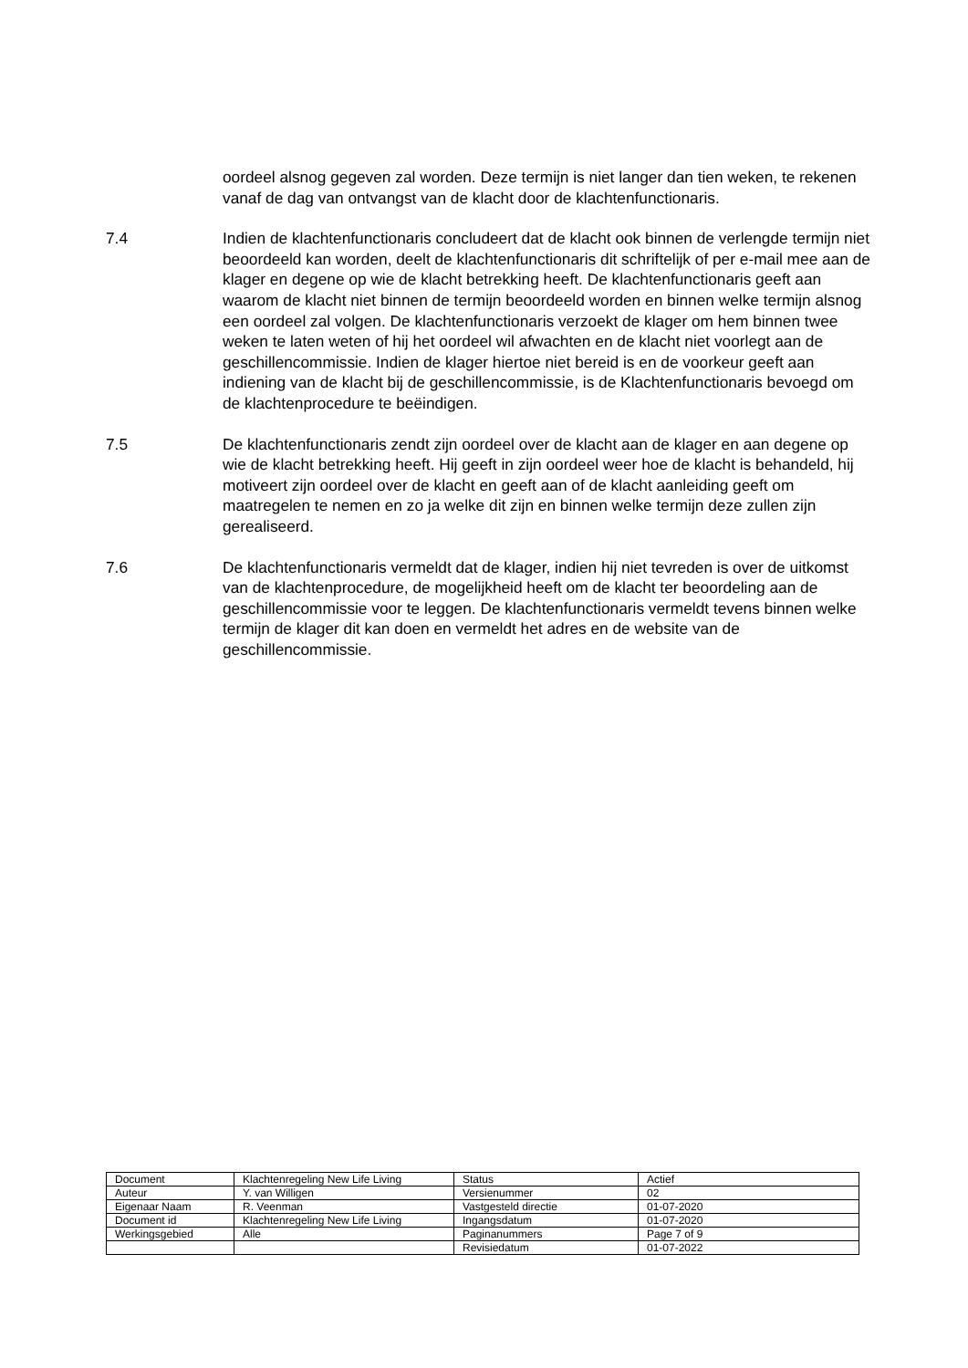oordeel alsnog gegeven zal worden. Deze termijn is niet langer dan tien weken, te rekenen vanaf de dag van ontvangst van de klacht door de klachtenfunctionaris.
7.4 Indien de klachtenfunctionaris concludeert dat de klacht ook binnen de verlengde termijn niet beoordeeld kan worden, deelt de klachtenfunctionaris dit schriftelijk of per e-mail mee aan de klager en degene op wie de klacht betrekking heeft. De klachtenfunctionaris geeft aan waarom de klacht niet binnen de termijn beoordeeld worden en binnen welke termijn alsnog een oordeel zal volgen. De klachtenfunctionaris verzoekt de klager om hem binnen twee weken te laten weten of hij het oordeel wil afwachten en de klacht niet voorlegt aan de geschillencommissie. Indien de klager hiertoe niet bereid is en de voorkeur geeft aan indiening van de klacht bij de geschillencommissie, is de Klachtenfunctionaris bevoegd om de klachtenprocedure te beëindigen.
7.5 De klachtenfunctionaris zendt zijn oordeel over de klacht aan de klager en aan degene op wie de klacht betrekking heeft. Hij geeft in zijn oordeel weer hoe de klacht is behandeld, hij motiveert zijn oordeel over de klacht en geeft aan of de klacht aanleiding geeft om maatregelen te nemen en zo ja welke dit zijn en binnen welke termijn deze zullen zijn gerealiseerd.
7.6 De klachtenfunctionaris vermeldt dat de klager, indien hij niet tevreden is over de uitkomst van de klachtenprocedure, de mogelijkheid heeft om de klacht ter beoordeling aan de geschillencommissie voor te leggen. De klachtenfunctionaris vermeldt tevens binnen welke termijn de klager dit kan doen en vermeldt het adres en de website van de geschillencommissie.
| Document | Klachtenregeling New Life Living | Status | Actief |
| Auteur | Y. van Willigen | Versienummer | 02 |
| Eigenaar Naam | R. Veenman | Vastgesteld directie | 01-07-2020 |
| Document id | Klachtenregeling New Life Living | Ingangsdatum | 01-07-2020 |
| Werkingsgebied | Alle | Paginanummers | Page 7 of 9 |
| | | Revisiedatum | 01-07-2022 |